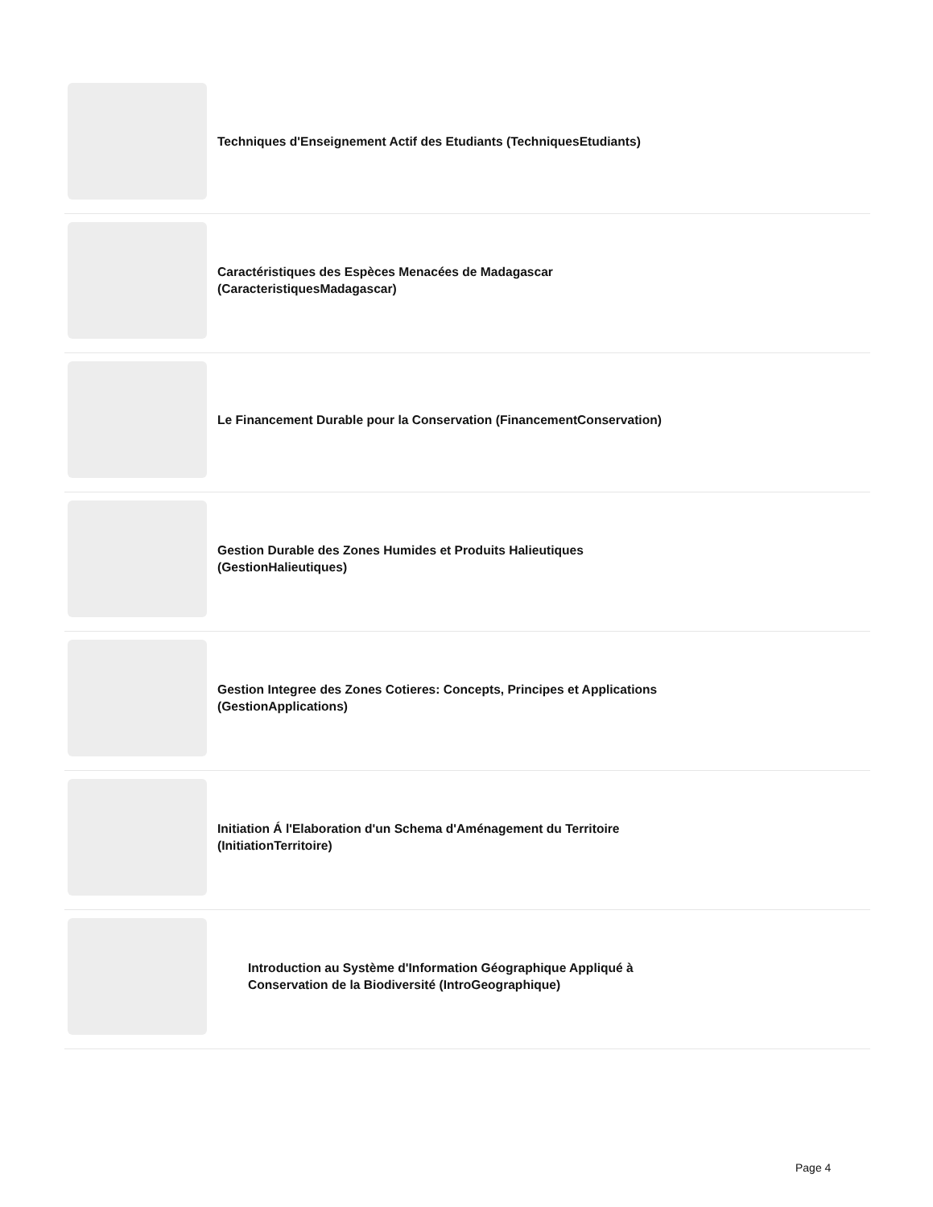Techniques d'Enseignement Actif des Etudiants (TechniquesEtudiants)
Caractéristiques des Espèces Menacées de Madagascar (CaracteristiquesMadagascar)
Le Financement Durable pour la Conservation (FinancementConservation)
Gestion Durable des Zones Humides et Produits Halieutiques (GestionHalieutiques)
Gestion Integree des Zones Cotieres: Concepts, Principes et Applications (GestionApplications)
Initiation Á l'Elaboration d'un Schema d'Aménagement du Territoire (InitiationTerritoire)
Introduction au Système d'Information Géographique Appliqué à Conservation de la Biodiversité (IntroGeographique)
Page 4